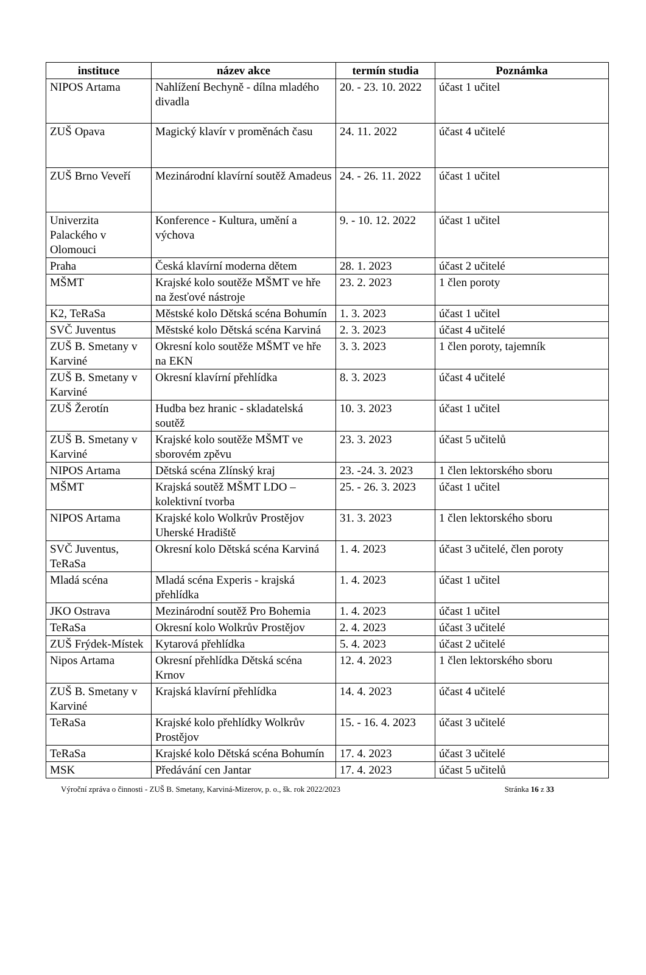| instituce | název akce | termín studia | Poznámka |
| --- | --- | --- | --- |
| NIPOS Artama | Nahlížení Bechyně - dílna mladého divadla | 20. - 23. 10. 2022 | účast 1 učitel |
| ZUŠ Opava | Magický klavír v proměnách času | 24. 11. 2022 | účast 4 učitelé |
| ZUŠ Brno Veveří | Mezinárodní klavírní soutěž Amadeus | 24. - 26. 11. 2022 | účast 1 učitel |
| Univerzita Palackého v Olomouci | Konference - Kultura, umění a výchova | 9. - 10. 12. 2022 | účast 1 učitel |
| Praha | Česká klavírní moderna dětem | 28. 1. 2023 | účast 2 učitelé |
| MŠMT | Krajské kolo soutěže MŠMT ve hře na žesťové nástroje | 23. 2. 2023 | 1 člen poroty |
| K2, TeRaSa | Městské kolo Dětská scéna Bohumín | 1. 3. 2023 | účast 1 učitel |
| SVČ Juventus | Městské kolo Dětská scéna Karviná | 2. 3. 2023 | účast 4 učitelé |
| ZUŠ B. Smetany v Karviné | Okresní kolo soutěže MŠMT ve hře na EKN | 3. 3. 2023 | 1 člen poroty, tajemník |
| ZUŠ B. Smetany v Karviné | Okresní klavírní přehlídka | 8. 3. 2023 | účast 4 učitelé |
| ZUŠ Žerotín | Hudba bez hranic - skladatelská soutěž | 10. 3. 2023 | účast 1 učitel |
| ZUŠ B. Smetany v Karviné | Krajské kolo soutěže MŠMT ve sborovém zpěvu | 23. 3. 2023 | účast 5 učitelů |
| NIPOS Artama | Dětská scéna Zlínský kraj | 23. -24. 3. 2023 | 1 člen lektorského sboru |
| MŠMT | Krajská soutěž MŠMT LDO – kolektivní tvorba | 25. - 26. 3. 2023 | účast 1 učitel |
| NIPOS Artama | Krajské kolo Wolkrův Prostějov Uherské Hradiště | 31. 3. 2023 | 1 člen lektorského sboru |
| SVČ Juventus, TeRaSa | Okresní kolo Dětská scéna Karviná | 1. 4. 2023 | účast 3 učitelé, člen poroty |
| Mladá scéna | Mladá scéna Experis - krajská přehlídka | 1. 4. 2023 | účast 1 učitel |
| JKO Ostrava | Mezinárodní soutěž Pro Bohemia | 1. 4. 2023 | účast 1 učitel |
| TeRaSa | Okresní kolo Wolkrův Prostějov | 2. 4. 2023 | účast 3 učitelé |
| ZUŠ Frýdek-Místek | Kytarová přehlídka | 5. 4. 2023 | účast 2 učitelé |
| Nipos Artama | Okresní přehlídka Dětská scéna Krnov | 12. 4. 2023 | 1 člen lektorského sboru |
| ZUŠ B. Smetany v Karviné | Krajská klavírní přehlídka | 14. 4. 2023 | účast 4 učitelé |
| TeRaSa | Krajské kolo přehlídky Wolkrův Prostějov | 15. - 16. 4. 2023 | účast 3 učitelé |
| TeRaSa | Krajské kolo Dětská scéna Bohumín | 17. 4. 2023 | účast 3 učitelé |
| MSK | Předávání cen Jantar | 17. 4. 2023 | účast 5 učitelů |
Výroční zpráva o činnosti - ZUŠ B. Smetany, Karviná-Mizerov, p. o., šk. rok 2022/2023 Stránka 16 z 33